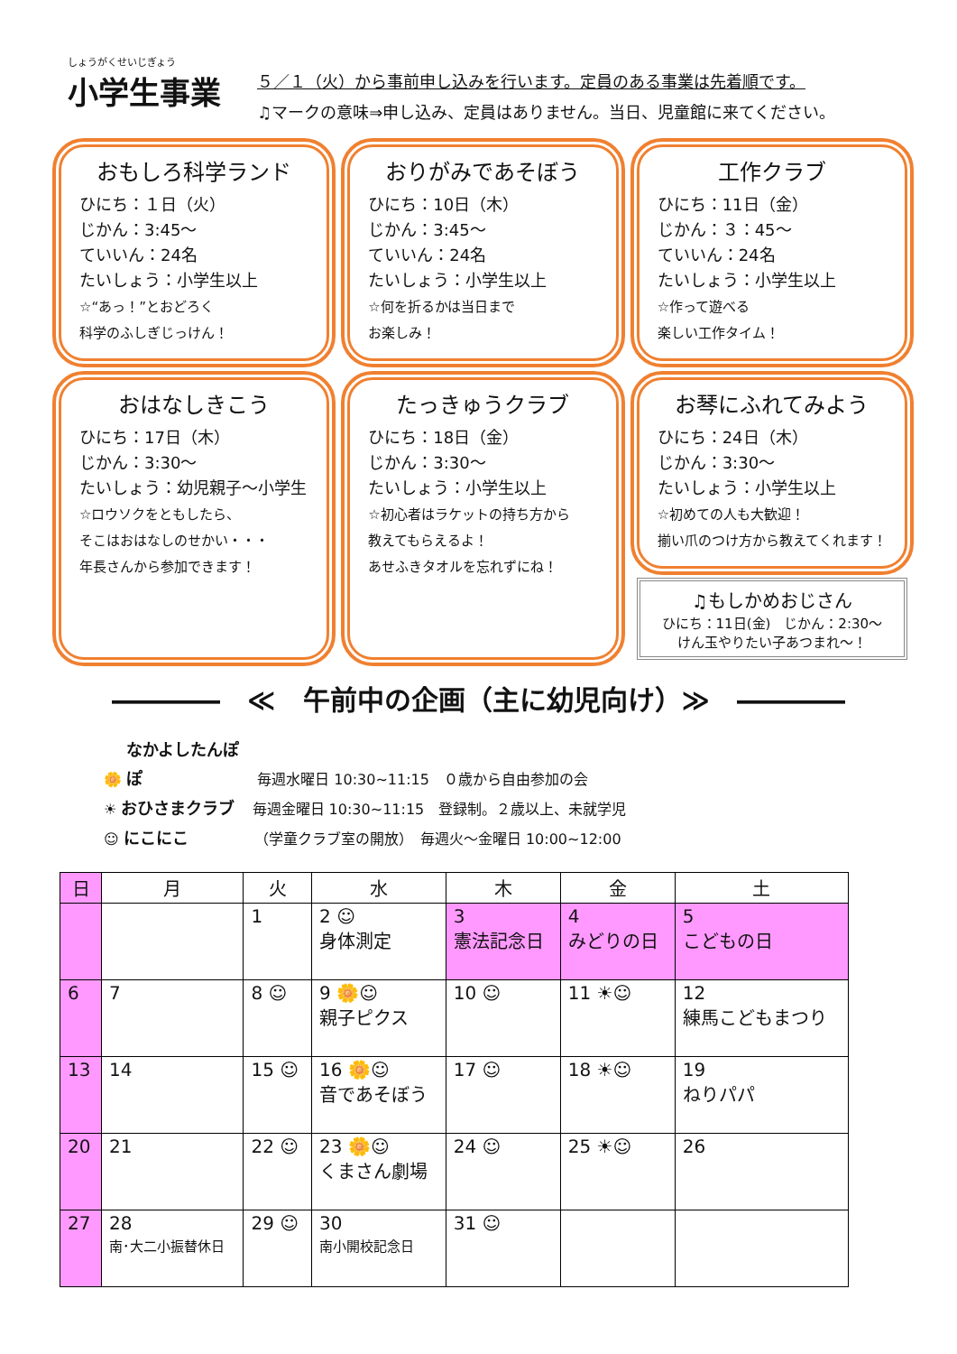しょうがくせいじぎょう
小学生事業
５／１（火）から事前申し込みを行います。定員のある事業は先着順です。
♫マークの意味⇒申し込み、定員はありません。当日、児童館に来てください。
おもしろ科学ランド
ひにち：１日（火）
じかん：3:45～
ていいん：24名
たいしょう：小学生以上
☆“あっ！”とおどろく
科学のふしぎじっけん！
おりがみであそぼう
ひにち：10日（木）
じかん：3:45～
ていいん：24名
たいしょう：小学生以上
☆何を折るかは当日まで
お楽しみ！
工作クラブ
ひにち：11日（金）
じかん：３：45～
ていいん：24名
たいしょう：小学生以上
☆作って遊べる
楽しい工作タイム！
おはなしきこう
ひにち：17日（木）
じかん：3:30～
たいしょう：幼児親子～小学生
☆ロウソクをともしたら、
そこはおはなしのせかい・・・
年長さんから参加できます！
たっきゅうクラブ
ひにち：18日（金）
じかん：3:30～
たいしょう：小学生以上
☆初心者はラケットの持ち方から
教えてもらえるよ！
あせふきタオルを忘れずにね！
お琴にふれてみよう
ひにち：24日（木）
じかん：3:30～
たいしょう：小学生以上
☆初めての人も大歓迎！
揃い爪のつけ方から教えてくれます！
♫もしかめおじさん
ひにち：11日(金)　じかん：2:30～
けん玉やりたい子あつまれ～！
――――　≪　午前中の企画（主に幼児向け）≫　――――
🌼 なかよしたんぽぽ 毎週水曜日 10:30~11:15　０歳から自由参加の会
☀ おひさまクラブ 毎週金曜日 10:30~11:15　登録制。２歳以上、未就学児
☺ にこにこ （学童クラブ室の開放）　毎週火～金曜日 10:00~12:00
| 日 | 月 | 火 | 水 | 木 | 金 | 土 |
| --- | --- | --- | --- | --- | --- | --- |
| | | 1 | 2 ☺ 身体測定 | 3 憲法記念日 | 4 みどりの日 | 5 こどもの日 |
| 6 | 7 | 8 ☺ | 9 🌼☺ 親子ピクス | 10 ☺ | 11 ☀☺ | 12 練馬こどもまつり |
| 13 | 14 | 15 ☺ | 16 🌼☺ 音であそぼう | 17 ☺ | 18 ☀☺ | 19 ねりパパ |
| 20 | 21 | 22 ☺ | 23 🌼☺ くまさん劇場 | 24 ☺ | 25 ☀☺ | 26 |
| 27 | 28 南･大二小振替休日 | 29 ☺ | 30 南小開校記念日 | 31 ☺ | | |